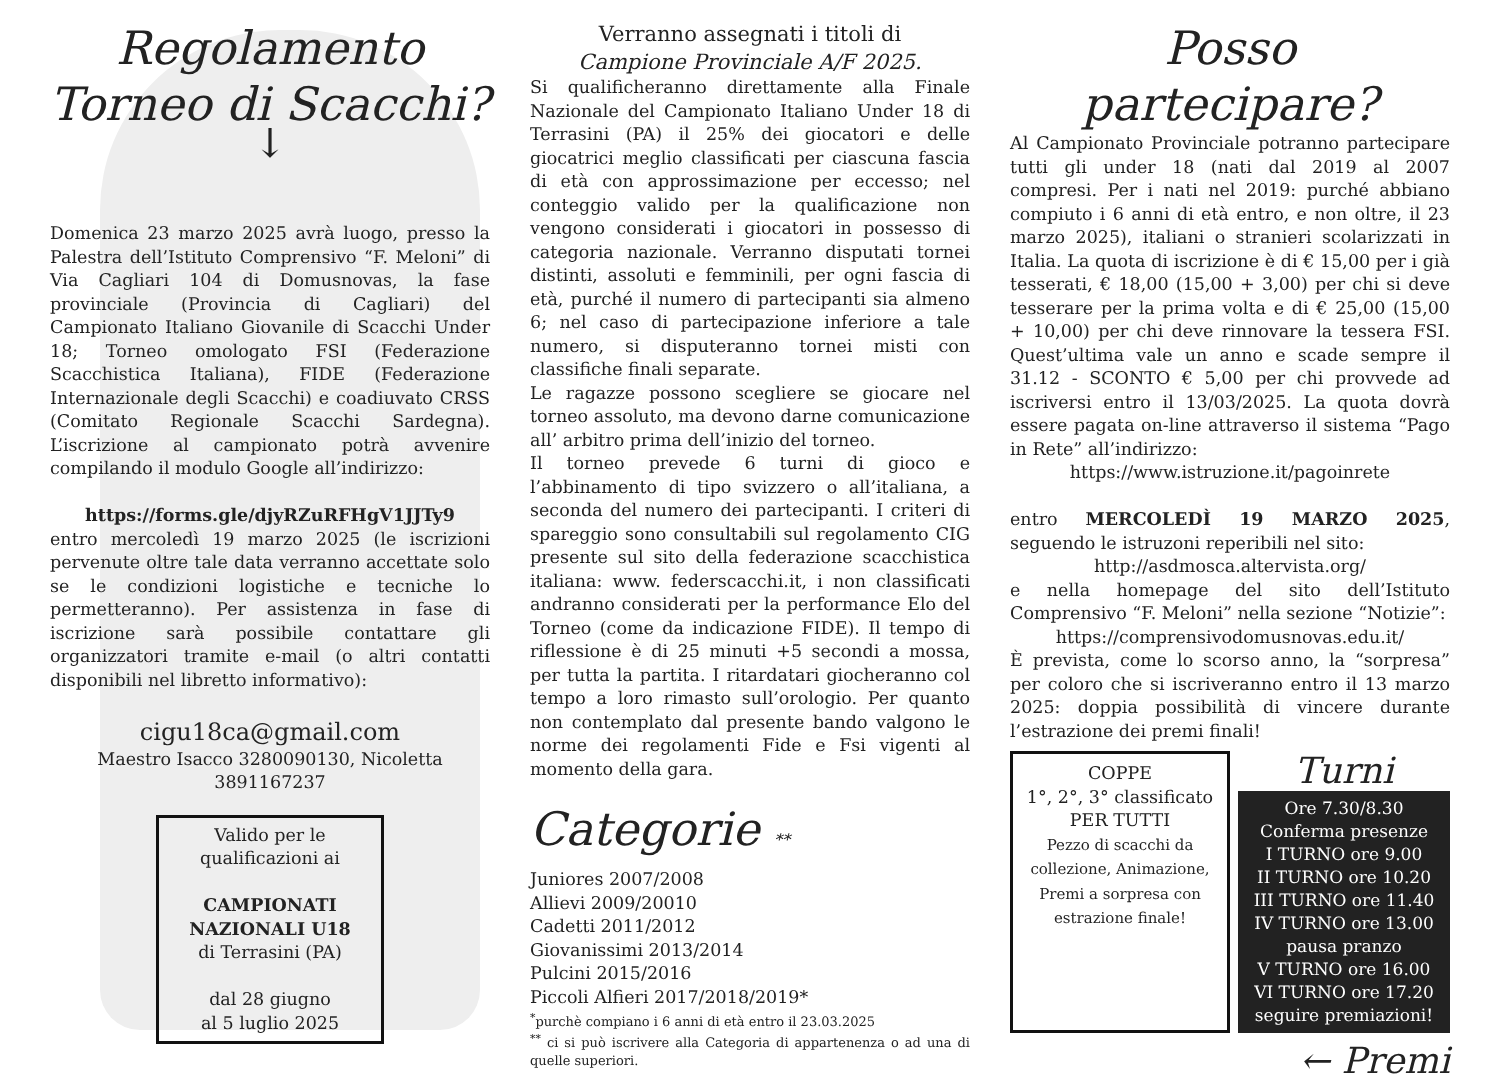Regolamento
Torneo di Scacchi?
↓
Domenica 23 marzo 2025 avrà luogo, presso la Palestra dell’Istituto Comprensivo “F. Meloni” di Via Cagliari 104 di Domusnovas, la fase provinciale (Provincia di Cagliari) del Campionato Italiano Giovanile di Scacchi Under 18; Torneo omologato FSI (Federazione Scacchistica Italiana), FIDE (Federazione Internazionale degli Scacchi) e coadiuvato CRSS (Comitato Regionale Scacchi Sardegna). L’iscrizione al campionato potrà avvenire compilando il modulo Google all’indirizzo:
https://forms.gle/djyRZuRFHgV1JJTy9
entro mercoledì 19 marzo 2025 (le iscrizioni pervenute oltre tale data verranno accettate solo se le condizioni logistiche e tecniche lo permetteranno). Per assistenza in fase di iscrizione sarà possibile contattare gli organizzatori tramite e-mail (o altri contatti disponibili nel libretto informativo):
cigu18ca@gmail.com
Maestro Isacco 3280090130, Nicoletta 3891167237
Valido per le qualificazioni ai
CAMPIONATI NAZIONALI U18
di Terrasini (PA)
dal 28 giugno
al 5 luglio 2025
Verranno assegnati i titoli di
Campione Provinciale A/F 2025.
Si qualificheranno direttamente alla Finale Nazionale del Campionato Italiano Under 18 di Terrasini (PA) il 25% dei giocatori e delle giocatrici meglio classificati per ciascuna fascia di età con approssimazione per eccesso; nel conteggio valido per la qualificazione non vengono considerati i giocatori in possesso di categoria nazionale. Verranno disputati tornei distinti, assoluti e femminili, per ogni fascia di età, purché il numero di partecipanti sia almeno 6; nel caso di partecipazione inferiore a tale numero, si disputeranno tornei misti con classifiche finali separate.
Le ragazze possono scegliere se giocare nel torneo assoluto, ma devono darne comunicazione all’ arbitro prima dell’inizio del torneo.
Il torneo prevede 6 turni di gioco e l’abbinamento di tipo svizzero o all’italiana, a seconda del numero dei partecipanti. I criteri di spareggio sono consultabili sul regolamento CIG presente sul sito della federazione scacchistica italiana: www. federscacchi.it, i non classificati andranno considerati per la performance Elo del Torneo (come da indicazione FIDE). Il tempo di riflessione è di 25 minuti +5 secondi a mossa, per tutta la partita. I ritardatari giocheranno col tempo a loro rimasto sull’orologio. Per quanto non contemplato dal presente bando valgono le norme dei regolamenti Fide e Fsi vigenti al momento della gara.
Categorie **
Juniores 2007/2008
Allievi 2009/20010
Cadetti 2011/2012
Giovanissimi 2013/2014
Pulcini 2015/2016
Piccoli Alfieri 2017/2018/2019*
<sup>*</sup> purchè compiano i 6 anni di età entro il 23.03.2025
<sup>**</sup> ci si può iscrivere alla Categoria di appartenenza o ad una di quelle superiori.
Posso partecipare?
Al Campionato Provinciale potranno partecipare tutti gli under 18 (nati dal 2019 al 2007 compresi. Per i nati nel 2019: purché abbiano compiuto i 6 anni di età entro, e non oltre, il 23 marzo 2025), italiani o stranieri scolarizzati in Italia. La quota di iscrizione è di € 15,00 per i già tesserati, € 18,00 (15,00 + 3,00) per chi si deve tesserare per la prima volta e di € 25,00 (15,00 + 10,00) per chi deve rinnovare la tessera FSI. Quest’ultima vale un anno e scade sempre il 31.12 - SCONTO € 5,00 per chi provvede ad iscriversi entro il 13/03/2025. La quota dovrà essere pagata on-line attraverso il sistema “Pago in Rete” all’indirizzo:
https://www.istruzione.it/pagoinrete
entro MERCOLEDÌ 19 MARZO 2025, seguendo le istruzoni reperibili nel sito:
http://asdmosca.altervista.org/
e nella homepage del sito dell’Istituto Comprensivo “F. Meloni” nella sezione “Notizie”:
https://comprensivodomusnovas.edu.it/
È prevista, come lo scorso anno, la “sorpresa” per coloro che si iscriveranno entro il 13 marzo 2025: doppia possibilità di vincere durante l’estrazione dei premi finali!
COPPE
1°, 2°, 3° classificato
PER TUTTI
Pezzo di scacchi da collezione, Animazione, Premi a sorpresa con estrazione finale!
Turni
Ore 7.30/8.30
Conferma presenze
I TURNO ore 9.00
II TURNO ore 10.20
III TURNO ore 11.40
IV TURNO ore 13.00
pausa pranzo
V TURNO ore 16.00
VI TURNO ore 17.20
seguire premiazioni!
← Premi